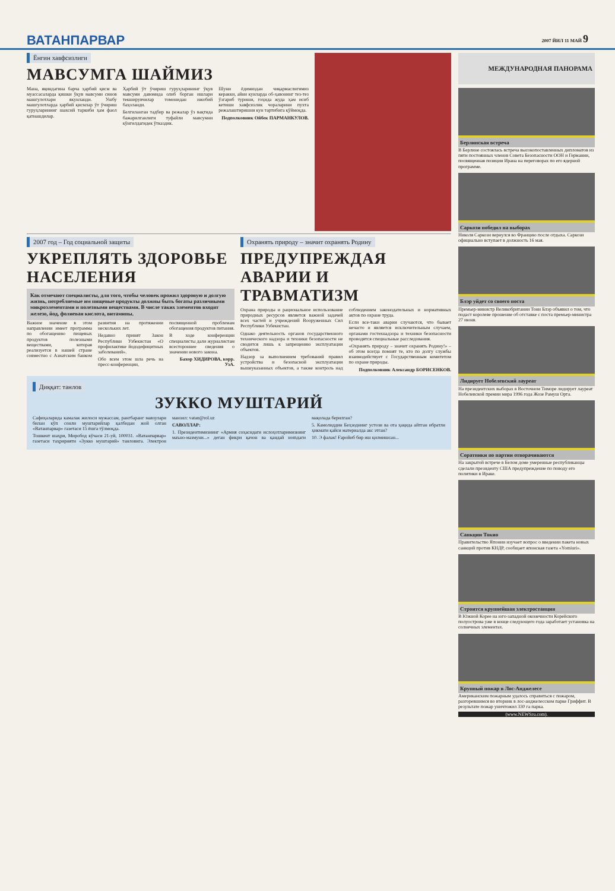ВАТАНПАРВАР
2007 ЙИЛ 11 МАЙ 9
Ёнгин хавфсизлиги
МАВСУМГА ШАЙМИЗ
Мана, яқиндагина барча ҳарбий қисм ва муассасаларда қишки ўқув мавсуми синов машғулотлари якунланди. Ушбу машғулотларда ҳарбий қисмлар ўт ўчириш гуруҳларининг шахсий таркиби ҳам фаол қатнашдилар.
Ҳарбий ўт ўчириш гуруҳларининг ўқув мавсуми давомида олиб борган ишлари текширувчилар томонидан ижобий баҳоланди.
Белгиланган тадбир ва режалар ўз вақтида бажарилганлиги туфайли мавсумни кўнгилдагидек ўтказдик.
Шуни ёдимиздан чиқармаслигимиз керакки, айни кунларда об-ҳавонинг тез-тез ўзгариб туриши, гоҳида жуда ҳам исиб кетиши хавфсизлик чораларини пухта режалаштиришни кун тартибига қўймоқда.
Подполковник Ойбек ПАРМАНКУЛОВ.
2007 год – Год социальной защиты
УКРЕПЛЯТЬ ЗДОРОВЬЕ НАСЕЛЕНИЯ
Как отмечают специалисты, для того, чтобы человек прожил здоровую и долгую жизнь, потребляемые им пищевые продукты должны быть богаты различными микроэлементами и полезными веществами. В числе таких элементов входят железо, йод, фолиевая кислота, витамины.
Важное значение в этом направлении имеет программа по обогащению пищевых продуктов полезными веществами, которая реализуется в нашей стране совместно с Азиатским банком развития на протяжении нескольких лет.
Недавно принят Закон Республики Узбекистан «О профилактике йододефицитных заболеваний».
Обо всем этом шла речь на пресс-конференции, посвященной проблемам обогащения продуктов питания.
В ходе конференции специалисты дали журналистам всестороннее сведения о значении нового закона.
Бахор ХИДИРОВА, корр. УзА.
Охранять природу – значит охранять Родину
ПРЕДУПРЕЖДАЯ АВАРИИ И ТРАВМАТИЗМ
Охрана природы и рациональное использование природных ресурсов является важной задачей всех частей и учреждений Вооруженных Сил Республики Узбекистан.
Однако деятельность органов государственного технического надзора и техники безопасности не сводится лишь к запрещению эксплуатации объектов.
Надзор за выполнением требований правил устройства и безопасной эксплуатации вышеуказанных объектов, а также контроль над соблюдением законодательных и нормативных актов по охране труда.
Если все-таки аварии случаются, что бывает нечасто и является исключительным случаем, органами гостехнадзора и техники безопасности проводятся специальные расследования.
«Охранять природу – значит охранять Родину!» – об этом всегда помнят те, кто по долгу службы взаимодействует с Государственным комитетом по охране природы.
Подполковник Александр БОРИСЕНКОВ.
Диққат: танлов
ЗУККО МУШТАРИЙ
Сафиҳаларида камалак жилоси мужассам, рангбаранг мавзулари билан кўп сонли муштарийлар қалбидан жой олган «Ватанпарвар» газетаси 15 ёшга тўлмоқда.
Тошкент шаҳри, Миробод кўчаси 21-уй, 100031. «Ватанпарвар» газетаси таҳририяти «Зукко муштарий» танловига. Электрон манзил: vatan@rol.uz
САВОЛЛАР:
1. Президентимизнинг «Армия соҳасидаги ислоҳотларимизнинг маъно-мазмуни...» деган фикри қачон ва қандай нomдаги мақолада берилган?
5. Камолиддин Беҳзоднинг устози ва ота ҳақида айтган ибратли ҳикмати қайси материалда акс этган?
10. Э фалак! Ғаройиб бир иш қилмишсан...
МЕЖДУНАРОДНАЯ ПАНОРАМА
Берлинская встреча
В Берлине состоялась встреча высокопоставленных дипломатов из пяти постоянных членов Совета Безопасности ООН и Германии, посвященная позиции Ирана на переговорах по его ядерной программе.
Саркози победил на выборах
Николя Саркози вернулся во Францию после отдыха. Саркози официально вступает в должность 16 мая.
Блэр уйдет со своего поста
Премьер-министр Великобритании Тони Блэр объявил о том, что подаст королеве прошение об отставке с поста премьер-министра 27 июня.
Лидирует Нобелевский лауреат
На президентских выборах в Восточном Тиморе лидирует лауреат Нобелевской премии мира 1996 года Жозе Рамуш Орта.
Соратники по партии отворачиваются
На закрытой встрече в Белом доме умеренные республиканцы сделали президенту США предупреждение по поводу его политики в Ираке.
Санкции Токио
Правительство Японии изучает вопрос о введении пакета новых санкций против КНДР, сообщает японская газета «Yomiuri».
Строится крупнейшая электростанция
В Южной Корее на юго-западной оконечности Корейского полуострова уже в конце следующего года заработает установка на солнечных элементах.
Крупный пожар в Лос-Анджелесе
Американским пожарным удалось справиться с пожаром, разгоревшимся во вторник в лос-анджелесском парке Гриффит. В результате пожар уничтожил 330 га парка.
(www.NEWSru.com).